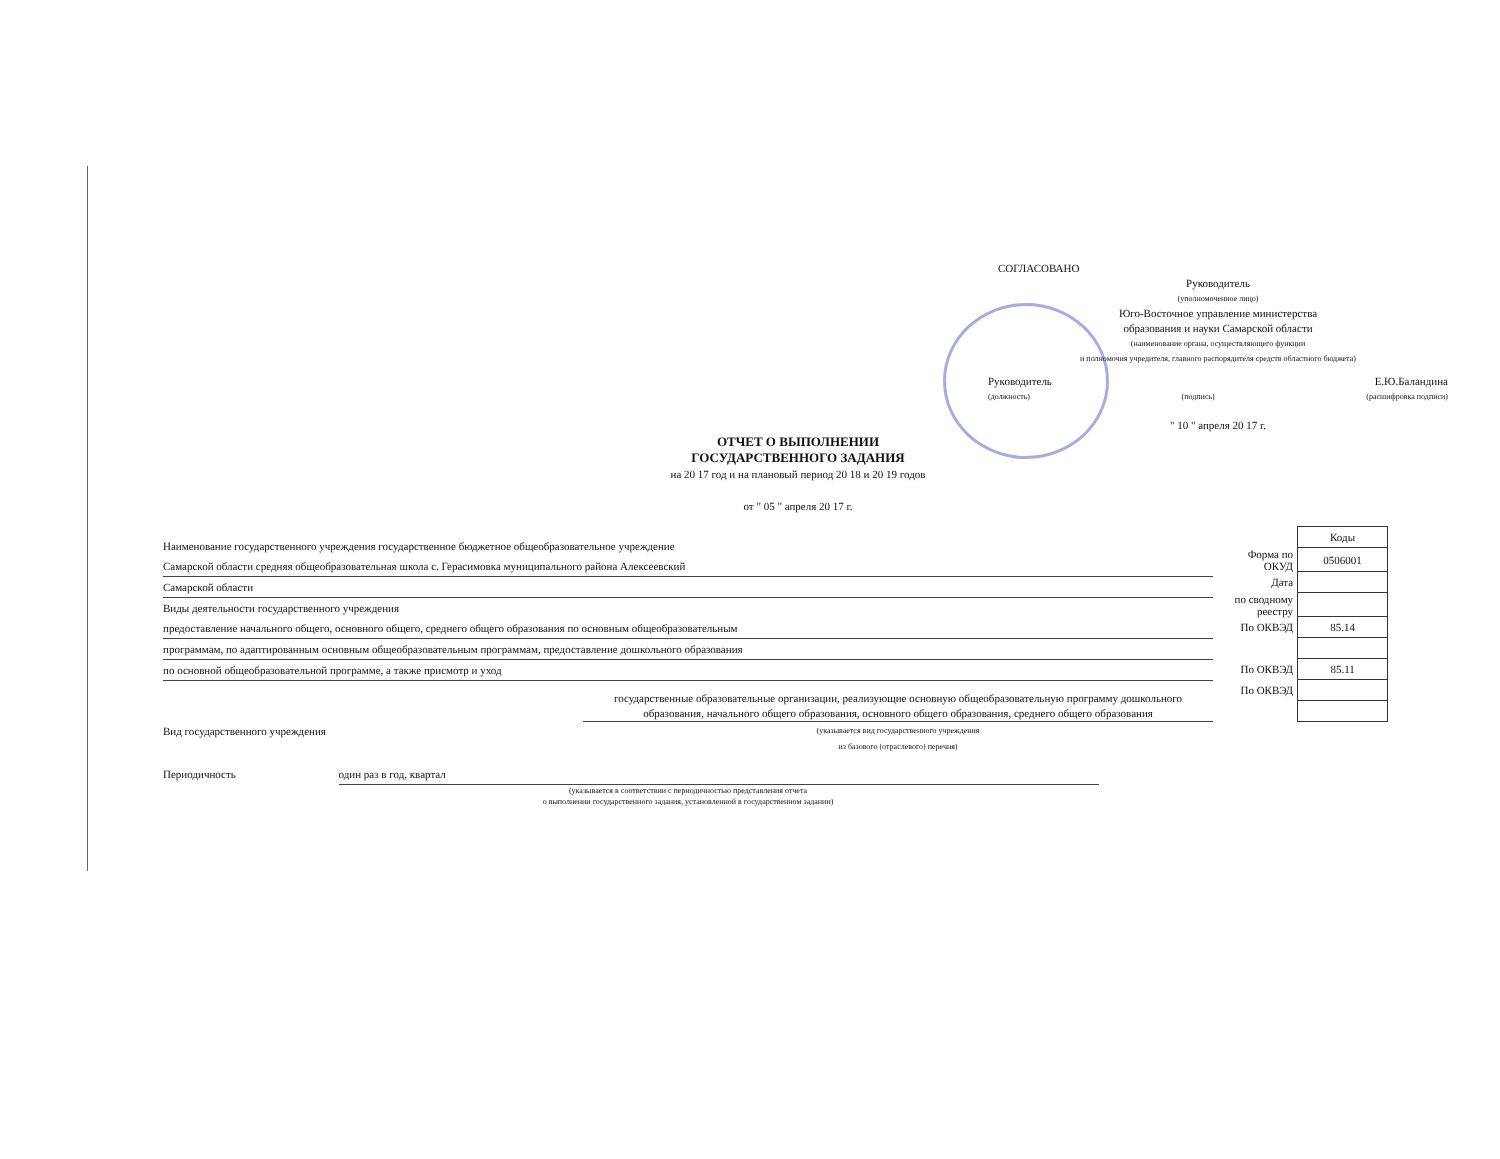СОГЛАСОВАНО
Руководитель
(уполномоченное лицо)
Юго-Восточное управление министерства
образования и науки Самарской области
(наименование органа, осуществляющего функции
и полномочия учредителя, главного распорядителя средств областного бюджета)
Руководитель Е.Ю.Баландина
(должность) (подпись) (расшифровка подписи)
" 10 " апреля 20 17 г.
ОТЧЕТ О ВЫПОЛНЕНИИ
ГОСУДАРСТВЕННОГО ЗАДАНИЯ
на 20 17 год и на плановый период 20 18 и 20 19 годов
от " 05 " апреля 20 17 г.
Наименование государственного учреждения государственное бюджетное общеобразовательное учреждение
Самарской области средняя общеобразовательная школа с. Герасимовка муниципального района Алексеевский
Самарской области
Виды деятельности государственного учреждения
предоставление начального общего, основного общего, среднего общего образования по основным общеобразовательным
программам, по адаптированным основным общеобразовательным программам, предоставление дошкольного образования
по основной общеобразовательной программе, а также присмотр и уход
Вид государственного учреждения государственные образовательные организации, реализующие основную общеобразовательную программу дошкольного образования, начального общего образования, основного общего образования, среднего общего образования
(указывается вид государственного учреждения
из базового (отраслевого) перечня)
Периодичность один раз в год, квартал
(указывается в соответствии с периодичностью представления отчета
о выполнении государственного задания, установленной в государственном задании)
| | Коды |
| Форма по ОКУД | 0506001 |
| Дата | |
| по сводному реестру | |
| По ОКВЭД | 85.14 |
| По ОКВЭД | 85.11 |
| По ОКВЭД | |